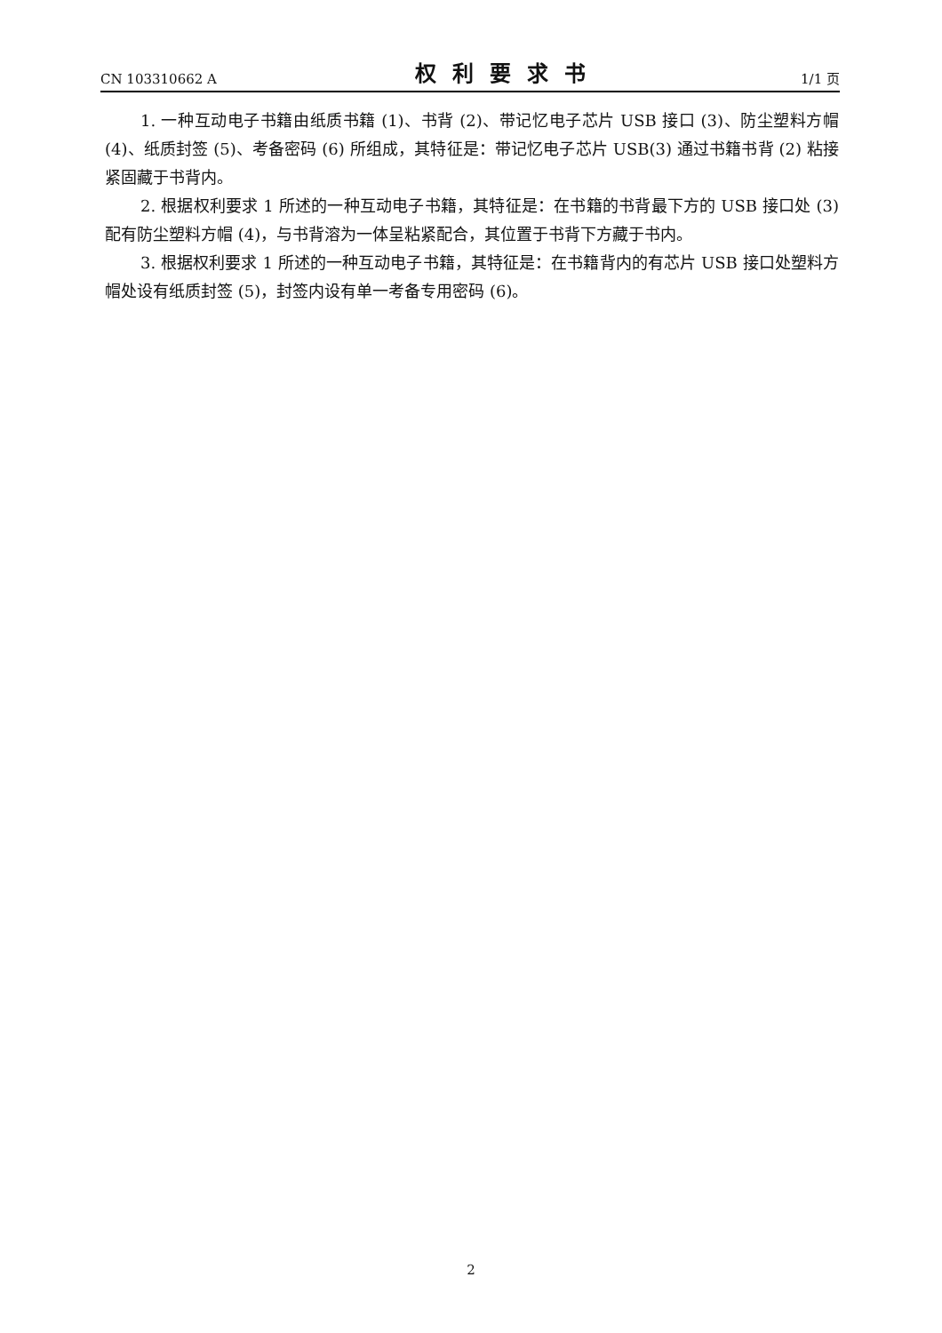CN 103310662 A 权利要求书 1/1 页
1. 一种互动电子书籍由纸质书籍 (1)、书背 (2)、带记忆电子芯片 USB 接口 (3)、防尘塑料方帽 (4)、纸质封签 (5)、考备密码 (6) 所组成，其特征是：带记忆电子芯片 USB(3) 通过书籍书背 (2) 粘接紧固藏于书背内。
2. 根据权利要求 1 所述的一种互动电子书籍，其特征是：在书籍的书背最下方的 USB 接口处 (3) 配有防尘塑料方帽 (4)，与书背溶为一体呈粘紧配合，其位置于书背下方藏于书内。
3. 根据权利要求 1 所述的一种互动电子书籍，其特征是：在书籍背内的有芯片 USB 接口处塑料方帽处设有纸质封签 (5)，封签内设有单一考备专用密码 (6)。
2